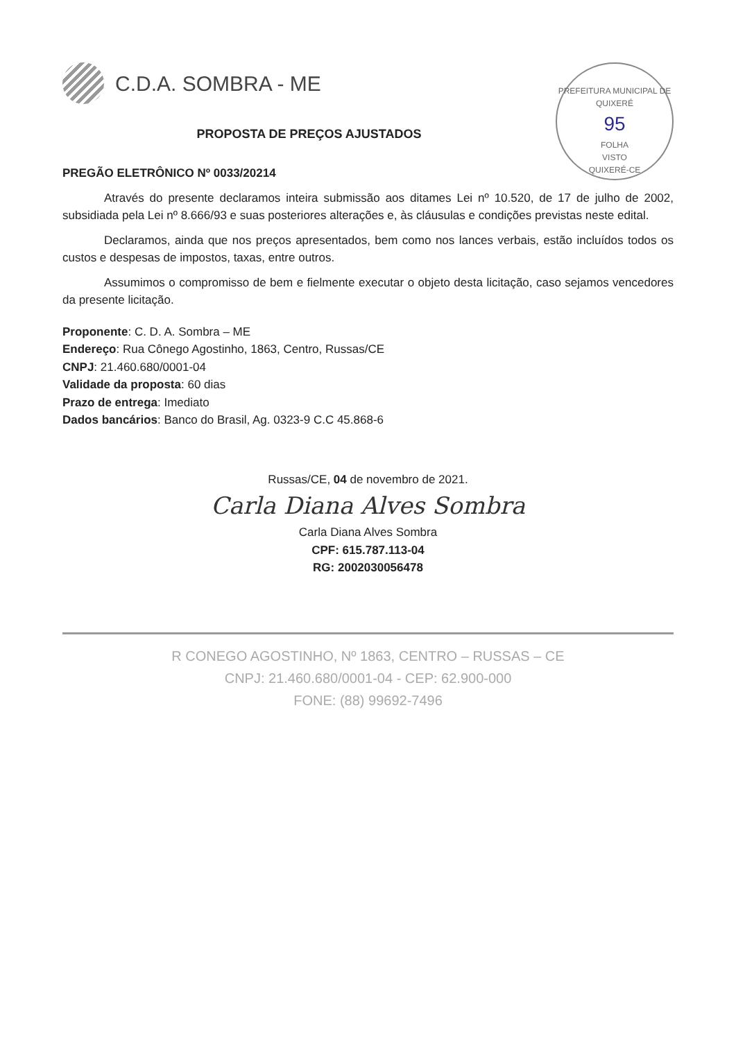PREFEITURA MUNICIPAL DE QUIXERÉ
95
FOLHA
VISTO
QUIXERÉ-CE
C.D.A. SOMBRA - ME
PROPOSTA DE PREÇOS AJUSTADOS
PREGÃO ELETRÔNICO Nº 0033/20214
Através do presente declaramos inteira submissão aos ditames Lei nº 10.520, de 17 de julho de 2002, subsidiada pela Lei nº 8.666/93 e suas posteriores alterações e, às cláusulas e condições previstas neste edital.
Declaramos, ainda que nos preços apresentados, bem como nos lances verbais, estão incluídos todos os custos e despesas de impostos, taxas, entre outros.
Assumimos o compromisso de bem e fielmente executar o objeto desta licitação, caso sejamos vencedores da presente licitação.
Proponente: C. D. A. Sombra – ME
Endereço: Rua Cônego Agostinho, 1863, Centro, Russas/CE
CNPJ: 21.460.680/0001-04
Validade da proposta: 60 dias
Prazo de entrega: Imediato
Dados bancários: Banco do Brasil, Ag. 0323-9 C.C 45.868-6
Russas/CE, 04 de novembro de 2021.
Carla Diana Alves Sombra
Carla Diana Alves Sombra
CPF: 615.787.113-04
RG: 2002030056478
R CONEGO AGOSTINHO, Nº 1863, CENTRO – RUSSAS – CE
CNPJ: 21.460.680/0001-04 - CEP: 62.900-000
FONE: (88) 99692-7496